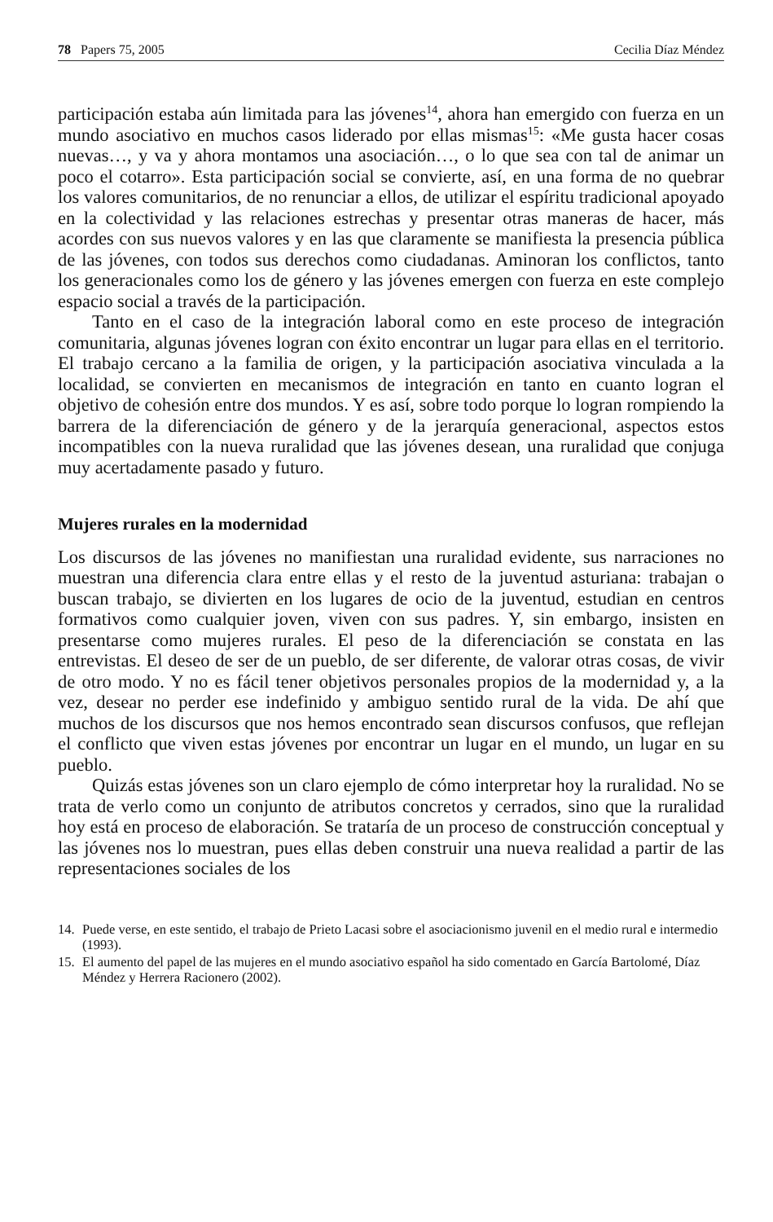78 Papers 75, 2005 Cecilia Díaz Méndez
participación estaba aún limitada para las jóvenes<sup>14</sup>, ahora han emergido con fuerza en un mundo asociativo en muchos casos liderado por ellas mismas<sup>15</sup>: «Me gusta hacer cosas nuevas…, y va y ahora montamos una asociación…, o lo que sea con tal de animar un poco el cotarro». Esta participación social se convierte, así, en una forma de no quebrar los valores comunitarios, de no renunciar a ellos, de utilizar el espíritu tradicional apoyado en la colectividad y las relaciones estrechas y presentar otras maneras de hacer, más acordes con sus nuevos valores y en las que claramente se manifiesta la presencia pública de las jóvenes, con todos sus derechos como ciudadanas. Aminoran los conflictos, tanto los generacionales como los de género y las jóvenes emergen con fuerza en este complejo espacio social a través de la participación.
Tanto en el caso de la integración laboral como en este proceso de integración comunitaria, algunas jóvenes logran con éxito encontrar un lugar para ellas en el territorio. El trabajo cercano a la familia de origen, y la participación asociativa vinculada a la localidad, se convierten en mecanismos de integración en tanto en cuanto logran el objetivo de cohesión entre dos mundos. Y es así, sobre todo porque lo logran rompiendo la barrera de la diferenciación de género y de la jerarquía generacional, aspectos estos incompatibles con la nueva ruralidad que las jóvenes desean, una ruralidad que conjuga muy acertadamente pasado y futuro.
Mujeres rurales en la modernidad
Los discursos de las jóvenes no manifiestan una ruralidad evidente, sus narraciones no muestran una diferencia clara entre ellas y el resto de la juventud asturiana: trabajan o buscan trabajo, se divierten en los lugares de ocio de la juventud, estudian en centros formativos como cualquier joven, viven con sus padres. Y, sin embargo, insisten en presentarse como mujeres rurales. El peso de la diferenciación se constata en las entrevistas. El deseo de ser de un pueblo, de ser diferente, de valorar otras cosas, de vivir de otro modo. Y no es fácil tener objetivos personales propios de la modernidad y, a la vez, desear no perder ese indefinido y ambiguo sentido rural de la vida. De ahí que muchos de los discursos que nos hemos encontrado sean discursos confusos, que reflejan el conflicto que viven estas jóvenes por encontrar un lugar en el mundo, un lugar en su pueblo.
Quizás estas jóvenes son un claro ejemplo de cómo interpretar hoy la ruralidad. No se trata de verlo como un conjunto de atributos concretos y cerrados, sino que la ruralidad hoy está en proceso de elaboración. Se trataría de un proceso de construcción conceptual y las jóvenes nos lo muestran, pues ellas deben construir una nueva realidad a partir de las representaciones sociales de los
14. Puede verse, en este sentido, el trabajo de Prieto Lacasi sobre el asociacionismo juvenil en el medio rural e intermedio (1993).
15. El aumento del papel de las mujeres en el mundo asociativo español ha sido comentado en García Bartolomé, Díaz Méndez y Herrera Racionero (2002).